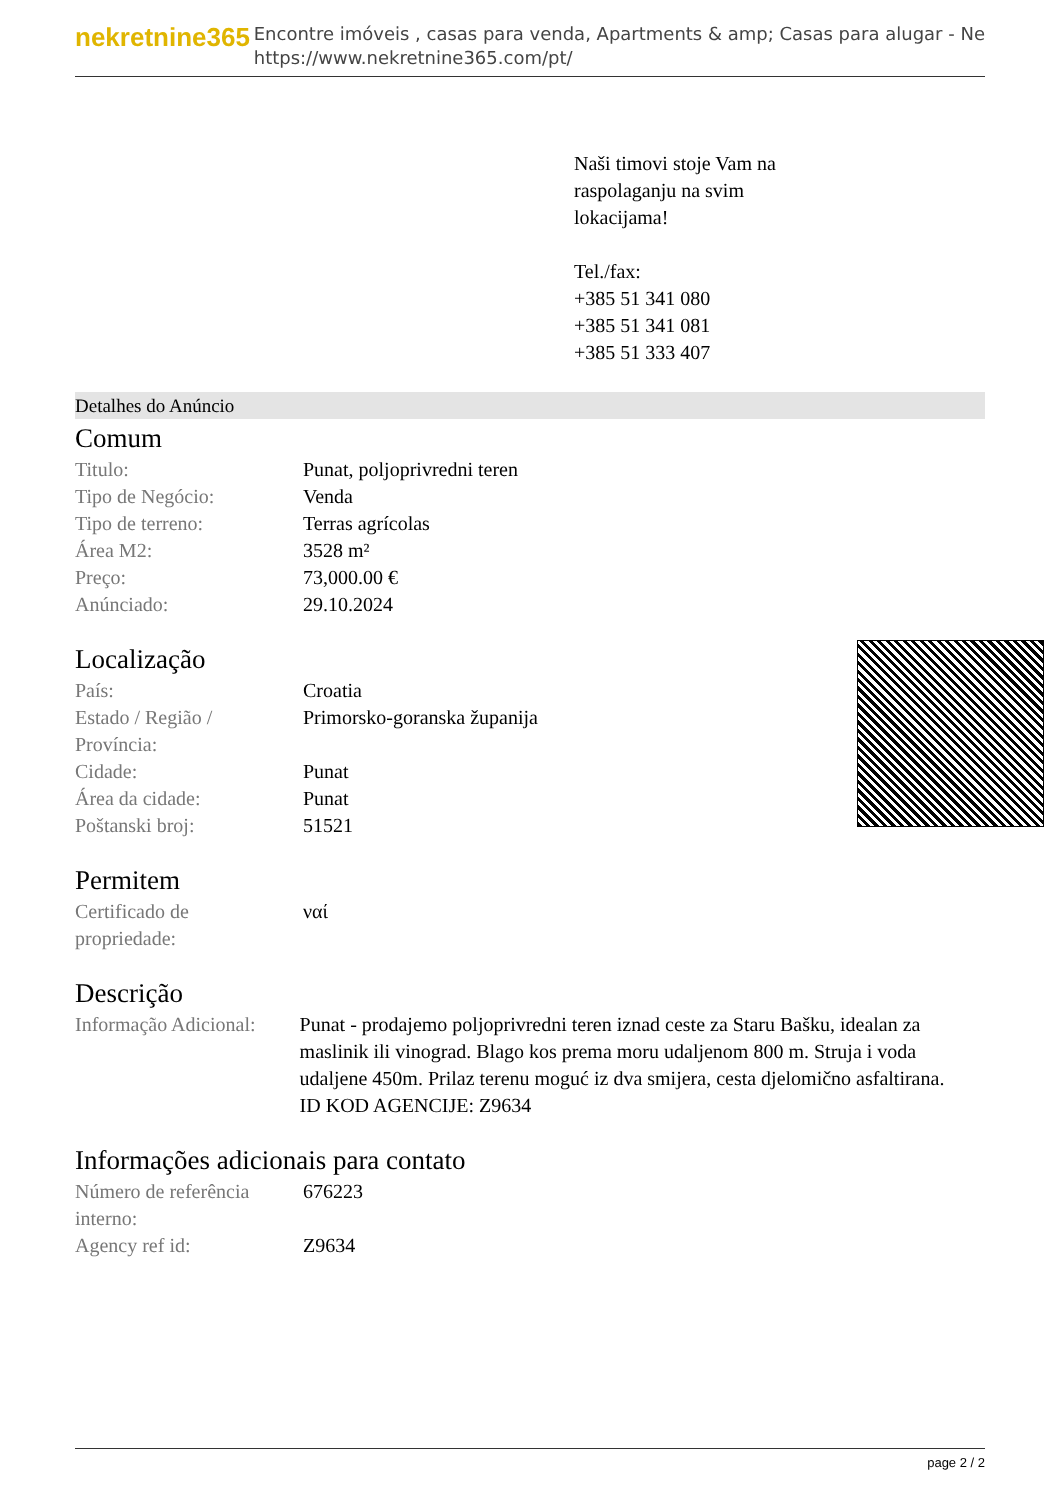nekretnine365
Encontre imóveis , casas para venda, Apartments & amp; Casas para alugar - Ne
https://www.nekretnine365.com/pt/
Naši timovi stoje Vam na
raspolaganju na svim
lokacijama!
Tel./fax:
+385 51 341 080
+385 51 341 081
+385 51 333 407
Detalhes do Anúncio
Comum
| Titulo: | Punat, poljoprivredni teren |
| Tipo de Negócio: | Venda |
| Tipo de terreno: | Terras agrícolas |
| Área M2: | 3528 m² |
| Preço: | 73,000.00 € |
| Anúnciado: | 29.10.2024 |
Localização
| País: | Croatia |
| Estado / Região / Província: | Primorsko-goranska županija |
| Cidade: | Punat |
| Área da cidade: | Punat |
| Poštanski broj: | 51521 |
Permitem
| Certificado de propriedade: | ναί |
Descrição
| Informação Adicional: | Punat - prodajemo poljoprivredni teren iznad ceste za Staru Bašku, idealan za maslinik ili vinograd. Blago kos prema moru udaljenom 800 m. Struja i voda udaljene 450m. Prilaz terenu moguć iz dva smijera, cesta djelomično asfaltirana. ID KOD AGENCIJE: Z9634 |
Informações adicionais para contato
| Número de referência interno: | 676223 |
| Agency ref id: | Z9634 |
page 2 / 2